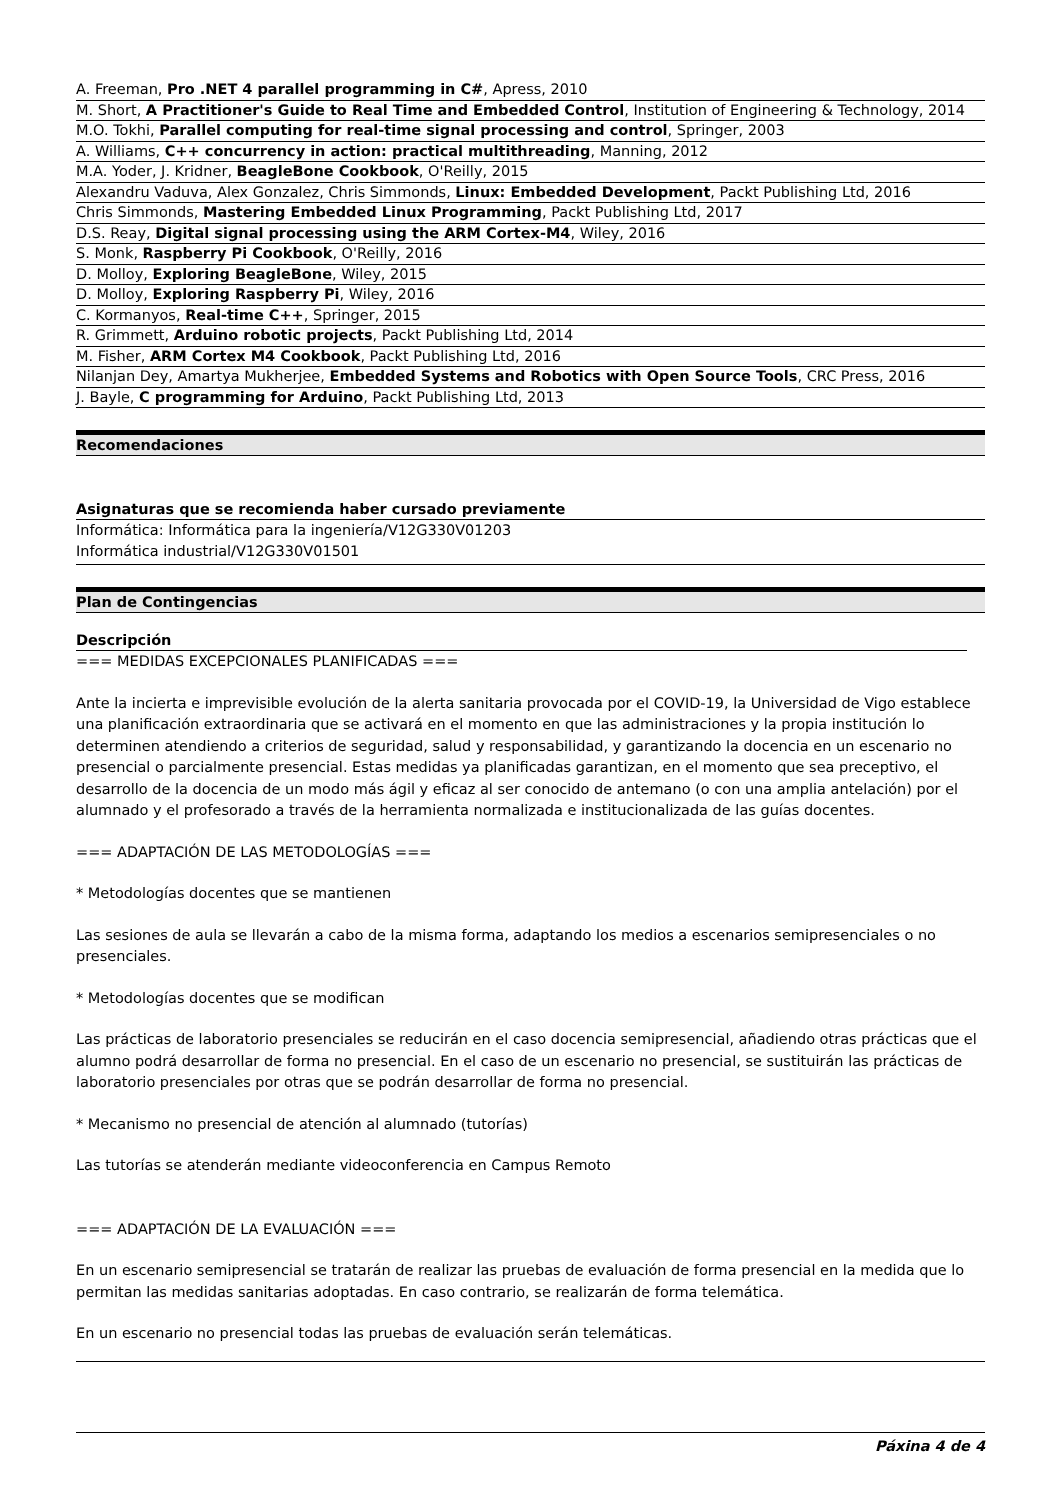| A. Freeman, Pro .NET 4 parallel programming in C# , Apress, 2010 |
| M. Short, A Practitioner's Guide to Real Time and Embedded Control , Institution of Engineering & Technology, 2014 |
| M.O. Tokhi, Parallel computing for real-time signal processing and control , Springer, 2003 |
| A. Williams, C++ concurrency in action: practical multithreading , Manning, 2012 |
| M.A. Yoder, J. Kridner, BeagleBone Cookbook , O'Reilly, 2015 |
| Alexandru Vaduva, Alex Gonzalez, Chris Simmonds, Linux: Embedded Development , Packt Publishing Ltd, 2016 |
| Chris Simmonds, Mastering Embedded Linux Programming , Packt Publishing Ltd, 2017 |
| D.S. Reay, Digital signal processing using the ARM Cortex-M4 , Wiley, 2016 |
| S. Monk, Raspberry Pi Cookbook , O'Reilly, 2016 |
| D. Molloy, Exploring BeagleBone , Wiley, 2015 |
| D. Molloy, Exploring Raspberry Pi , Wiley, 2016 |
| C. Kormanyos, Real-time C++ , Springer, 2015 |
| R. Grimmett, Arduino robotic projects , Packt Publishing Ltd, 2014 |
| M. Fisher, ARM Cortex M4 Cookbook , Packt Publishing Ltd, 2016 |
| Nilanjan Dey, Amartya Mukherjee, Embedded Systems and Robotics with Open Source Tools , CRC Press, 2016 |
| J. Bayle, C programming for Arduino , Packt Publishing Ltd, 2013 |
Recomendaciones
Asignaturas que se recomienda haber cursado previamente
Informática: Informática para la ingeniería/V12G330V01203
Informática industrial/V12G330V01501
Plan de Contingencias
Descripción
=== MEDIDAS EXCEPCIONALES PLANIFICADAS ===
Ante la incierta e imprevisible evolución de la alerta sanitaria provocada por el COVID-19, la Universidad de Vigo establece una planificación extraordinaria que se activará en el momento en que las administraciones y la propia institución lo determinen atendiendo a criterios de seguridad, salud y responsabilidad, y garantizando la docencia en un escenario no presencial o parcialmente presencial. Estas medidas ya planificadas garantizan, en el momento que sea preceptivo, el desarrollo de la docencia de un modo más ágil y eficaz al ser conocido de antemano (o con una amplia antelación) por el alumnado y el profesorado a través de la herramienta normalizada e institucionalizada de las guías docentes.
=== ADAPTACIÓN DE LAS METODOLOGÍAS ===
* Metodologías docentes que se mantienen
Las sesiones de aula se llevarán a cabo de la misma forma, adaptando los medios a escenarios semipresenciales o no presenciales.
* Metodologías docentes que se modifican
Las prácticas de laboratorio presenciales se reducirán en el caso docencia semipresencial, añadiendo otras prácticas que el alumno podrá desarrollar de forma no presencial. En el caso de un escenario no presencial, se sustituirán las prácticas de laboratorio presenciales por otras que se podrán desarrollar de forma no presencial.
* Mecanismo no presencial de atención al alumnado (tutorías)
Las tutorías se atenderán mediante videoconferencia en Campus Remoto
=== ADAPTACIÓN DE LA EVALUACIÓN ===
En un escenario semipresencial se tratarán de realizar las pruebas de evaluación de forma presencial en la medida que lo permitan las medidas sanitarias adoptadas. En caso contrario, se realizarán de forma telemática.
En un escenario no presencial todas las pruebas de evaluación serán telemáticas.
Páxina 4 de 4